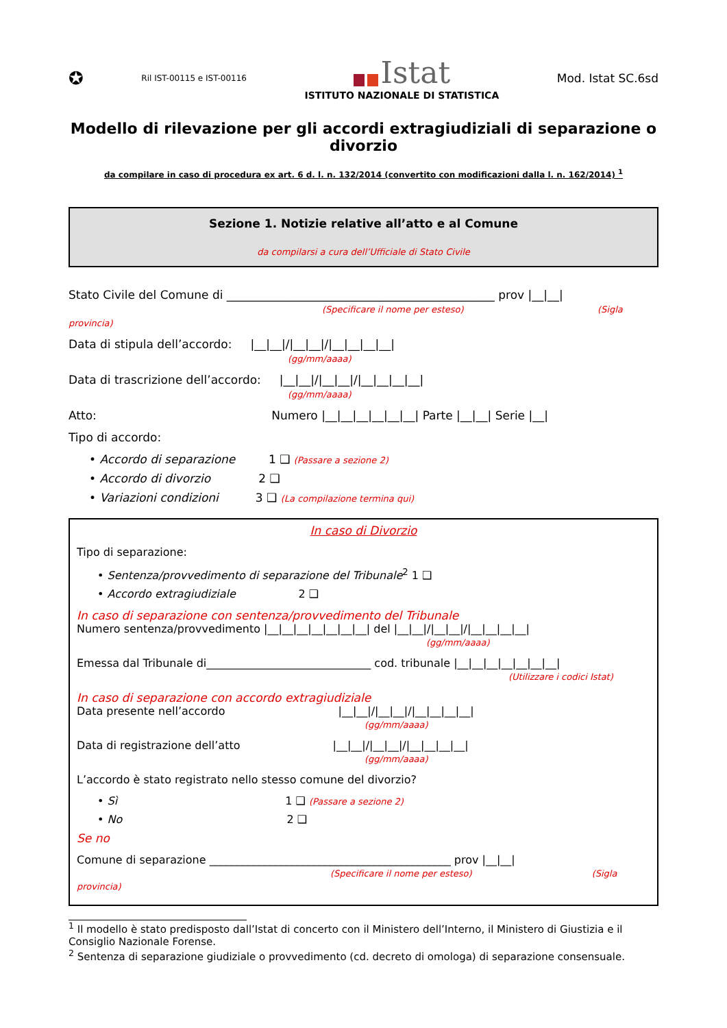✪ Ril IST-00115 e IST-00116
Istat
ISTITUTO NAZIONALE DI STATISTICA
Mod. Istat SC.6sd
Modello di rilevazione per gli accordi extragiudiziali di separazione o divorzio
da compilare in caso di procedura ex art. 6 d. l. n. 132/2014 (convertito con modificazioni dalla l. n. 162/2014) <sup>1</sup>
Sezione 1. Notizie relative all’atto e al Comune
da compilarsi a cura dell’Ufficiale di Stato Civile
Stato Civile del Comune di ______________________________________________ prov |__|__|
(Specificare il nome per esteso) (Sigla provincia)
Data di stipula dell’accordo: |__|__|/|__|__|/|__|__|__|__|
(gg/mm/aaaa)
Data di trascrizione dell’accordo: |__|__|/|__|__|/|__|__|__|__|
(gg/mm/aaaa)
Atto: Numero |__|__|__|__|__|__| Parte |__|__| Serie |__|
Tipo di accordo:
• Accordo di separazione 1 ❑ (Passare a sezione 2)
• Accordo di divorzio 2 ❑
• Variazioni condizioni 3 ❑ (La compilazione termina qui)
In caso di Divorzio
Tipo di separazione:
• Sentenza/provvedimento di separazione del Tribunale<sup>2</sup> 1 ❑
• Accordo extragiudiziale 2 ❑
In caso di separazione con sentenza/provvedimento del Tribunale
Numero sentenza/provvedimento |__|__|__|__|__|__|__| del |__|__|/|__|__|/|__|__|__|__|
(gg/mm/aaaa)
Emessa dal Tribunale di______________________________ cod. tribunale |__|__|__|__|__|__|__|
(Utilizzare i codici Istat)
In caso di separazione con accordo extragiudiziale
Data presente nell’accordo |__|__|/|__|__|/|__|__|__|__|
(gg/mm/aaaa)
Data di registrazione dell’atto |__|__|/|__|__|/|__|__|__|__|
(gg/mm/aaaa)
L’accordo è stato registrato nello stesso comune del divorzio?
• Sì 1 ❑ (Passare a sezione 2)
• No 2 ❑
Se no
Comune di separazione ____________________________________________ prov |__|__|
(Specificare il nome per esteso) (Sigla provincia)
<sup>1</sup> Il modello è stato predisposto dall’Istat di concerto con il Ministero dell’Interno, il Ministero di Giustizia e il Consiglio Nazionale Forense.
<sup>2</sup> Sentenza di separazione giudiziale o provvedimento (cd. decreto di omologa) di separazione consensuale.